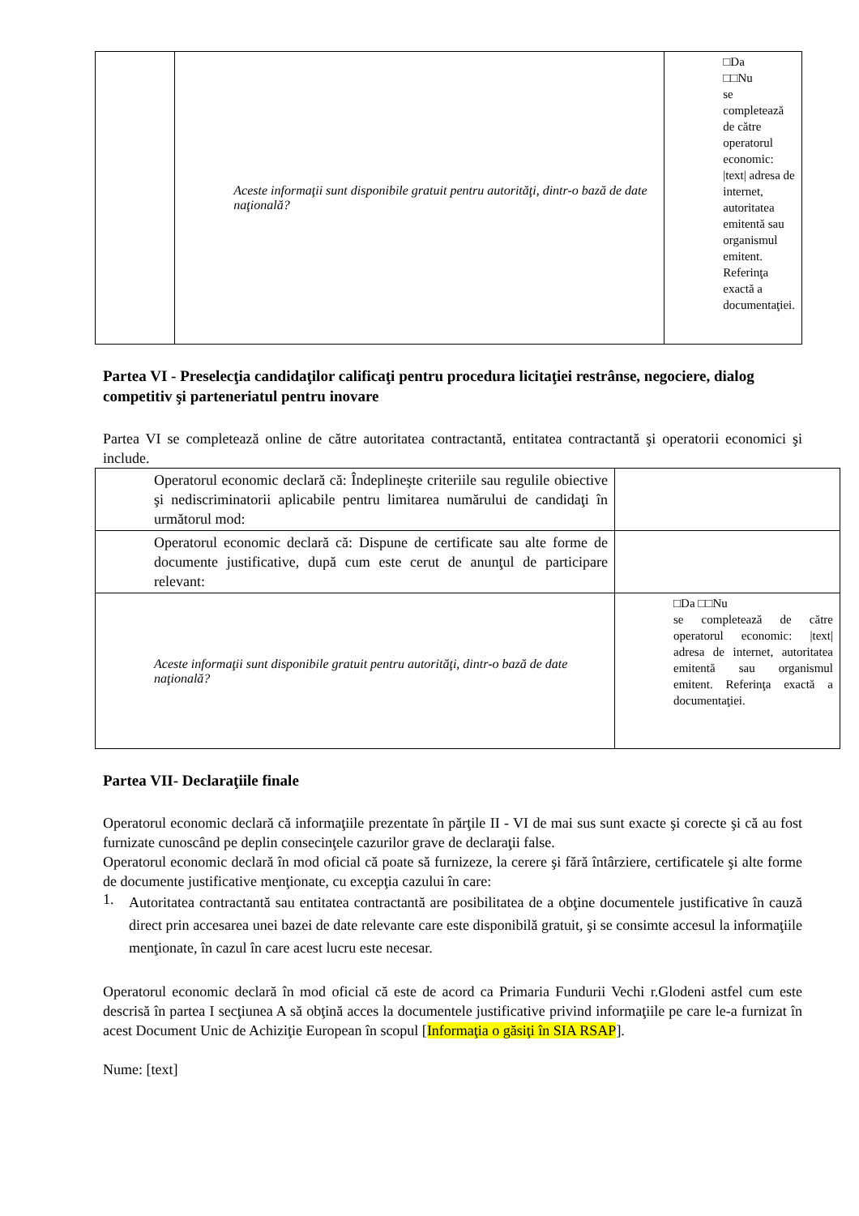| | Aceste informaţii sunt disponibile gratuit pentru autorităţi, dintr-o bază de date naţională? | □Da □□Nu se completează de către operatorul economic: /text/ adresa de internet, autoritatea emitentă sau organismul emitent. Referinţa exactă a documentaţiei. |
Partea VI - Preselecţia candidaţilor calificaţi pentru procedura licitaţiei restrânse, negociere, dialog competitiv şi parteneriatul pentru inovare
Partea VI se completează online de către autoritatea contractantă, entitatea contractantă şi operatorii economici şi include.
| Operatorul economic declară că: Îndeplineşte criteriile sau regulile obiective şi nediscriminatorii aplicabile pentru limitarea numărului de candidaţi în următorul mod: | |
| Operatorul economic declară că: Dispune de certificate sau alte forme de documente justificative, după cum este cerut de anunţul de participare relevant: | |
| Aceste informaţii sunt disponibile gratuit pentru autorităţi, dintr-o bază de date naţională? | □Da □□Nu se completează de către operatorul economic: /text/ adresa de internet, autoritatea emitentă sau organismul emitent. Referinţa exactă a documentaţiei. |
Partea VII- Declaraţiile finale
Operatorul economic declară că informaţiile prezentate în părţile II - VI de mai sus sunt exacte şi corecte şi că au fost furnizate cunoscând pe deplin consecinţele cazurilor grave de declaraţii false.
Operatorul economic declară în mod oficial că poate să furnizeze, la cerere şi fără întârziere, certificatele şi alte forme de documente justificative menţionate, cu excepţia cazului în care:
1.
Autoritatea contractantă sau entitatea contractantă are posibilitatea de a obţine documentele justificative în cauză direct prin accesarea unei bazei de date relevante care este disponibilă gratuit, şi se consimte accesul la informaţiile menţionate, în cazul în care acest lucru este necesar.
Operatorul economic declară în mod oficial că este de acord ca Primaria Fundurii Vechi r.Glodeni astfel cum este descrisă în partea I secţiunea A să obţină acces la documentele justificative privind informaţiile pe care le-a furnizat în acest Document Unic de Achiziţie European în scopul [Informaţia o găsiţi în SIA RSAP].
Nume: [text]